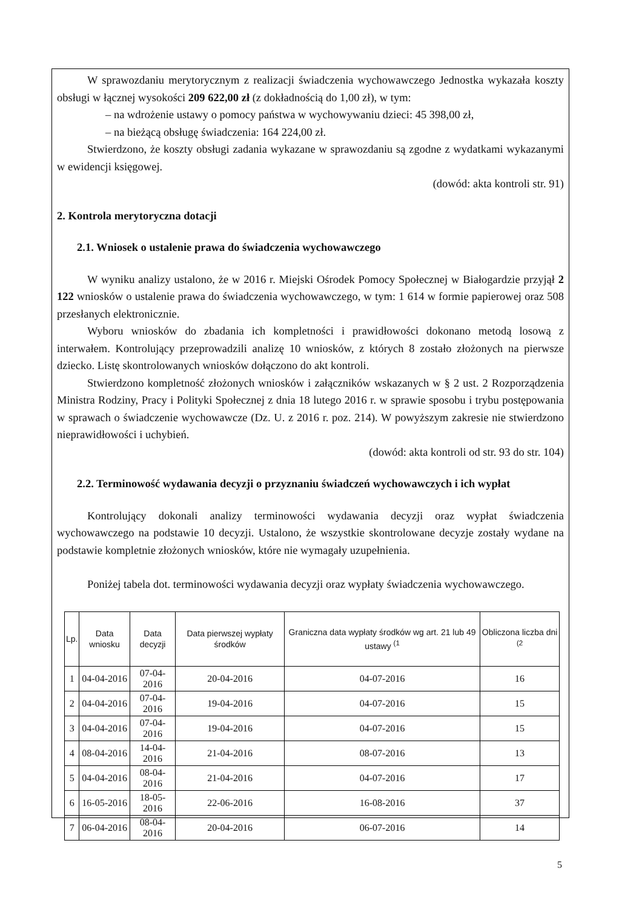W sprawozdaniu merytorycznym z realizacji świadczenia wychowawczego Jednostka wykazała koszty obsługi w łącznej wysokości 209 622,00 zł (z dokładnością do 1,00 zł), w tym:
– na wdrożenie ustawy o pomocy państwa w wychowywaniu dzieci: 45 398,00 zł,
– na bieżącą obsługę świadczenia: 164 224,00 zł.
Stwierdzono, że koszty obsługi zadania wykazane w sprawozdaniu są zgodne z wydatkami wykazanymi w ewidencji księgowej.
(dowód: akta kontroli str. 91)
2. Kontrola merytoryczna dotacji
2.1. Wniosek o ustalenie prawa do świadczenia wychowawczego
W wyniku analizy ustalono, że w 2016 r. Miejski Ośrodek Pomocy Społecznej w Białogardzie przyjął 2 122 wniosków o ustalenie prawa do świadczenia wychowawczego, w tym: 1 614 w formie papierowej oraz 508 przesłanych elektronicznie.
Wyboru wniosków do zbadania ich kompletności i prawidłowości dokonano metodą losową z interwałem. Kontrolujący przeprowadzili analizę 10 wniosków, z których 8 zostało złożonych na pierwsze dziecko. Listę skontrolowanych wniosków dołączono do akt kontroli.
Stwierdzono kompletność złożonych wniosków i załączników wskazanych w § 2 ust. 2 Rozporządzenia Ministra Rodziny, Pracy i Polityki Społecznej z dnia 18 lutego 2016 r. w sprawie sposobu i trybu postępowania w sprawach o świadczenie wychowawcze (Dz. U. z 2016 r. poz. 214). W powyższym zakresie nie stwierdzono nieprawidłowości i uchybień.
(dowód: akta kontroli od str. 93 do str. 104)
2.2. Terminowość wydawania decyzji o przyznaniu świadczeń wychowawczych i ich wypłat
Kontrolujący dokonali analizy terminowości wydawania decyzji oraz wypłat świadczenia wychowawczego na podstawie 10 decyzji. Ustalono, że wszystkie skontrolowane decyzje zostały wydane na podstawie kompletnie złożonych wniosków, które nie wymagały uzupełnienia.
Poniżej tabela dot. terminowości wydawania decyzji oraz wypłaty świadczenia wychowawczego.
| Lp. | Data wniosku | Data decyzji | Data pierwszej wypłaty środków | Graniczna data wypłaty środków wg art. 21 lub 49 ustawy <sup>(1</sup> | Obliczona liczba dni <sup>(2</sup> |
| --- | --- | --- | --- | --- | --- |
| 1 | 04-04-2016 | 07-04-2016 | 20-04-2016 | 04-07-2016 | 16 |
| 2 | 04-04-2016 | 07-04-2016 | 19-04-2016 | 04-07-2016 | 15 |
| 3 | 04-04-2016 | 07-04-2016 | 19-04-2016 | 04-07-2016 | 15 |
| 4 | 08-04-2016 | 14-04-2016 | 21-04-2016 | 08-07-2016 | 13 |
| 5 | 04-04-2016 | 08-04-2016 | 21-04-2016 | 04-07-2016 | 17 |
| 6 | 16-05-2016 | 18-05-2016 | 22-06-2016 | 16-08-2016 | 37 |
| 7 | 06-04-2016 | 08-04-2016 | 20-04-2016 | 06-07-2016 | 14 |
5